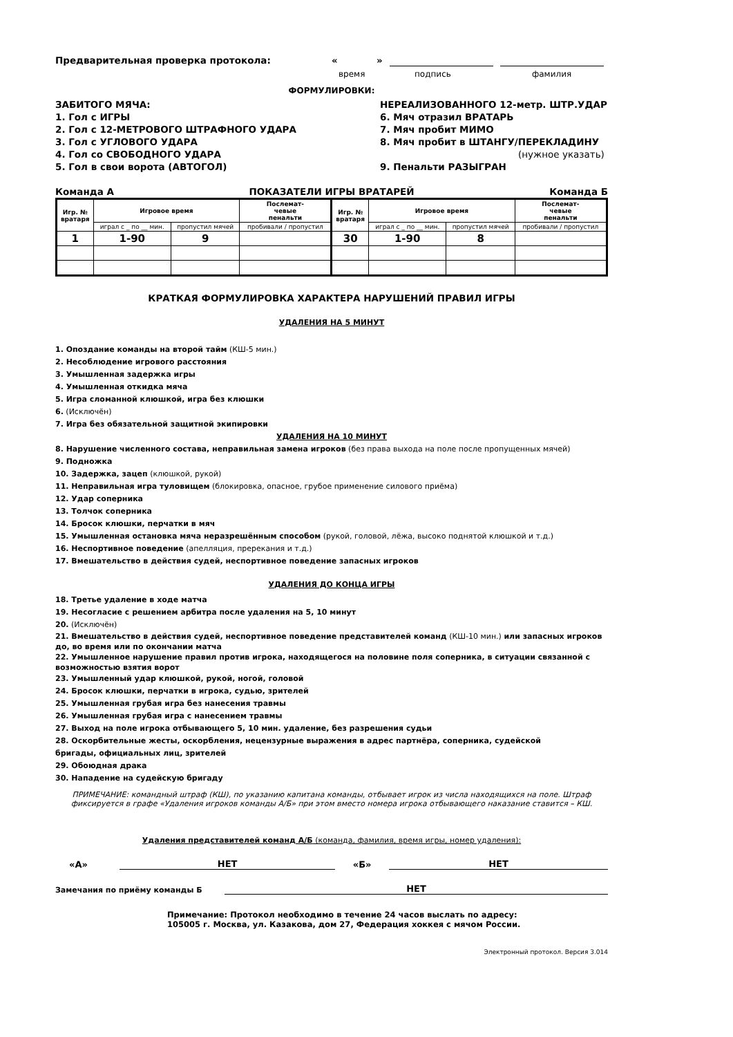Предварительная проверка протокола: « »
время подпись фамилия
ФОРМУЛИРОВКИ:
ЗАБИТОГО МЯЧА:
1. Гол с ИГРЫ
2. Гол с 12-МЕТРОВОГО ШТРАФНОГО УДАРА
3. Гол с УГЛОВОГО УДАРА
4. Гол со СВОБОДНОГО УДАРА
5. Гол в свои ворота (АВТОГОЛ)
НЕРЕАЛИЗОВАННОГО 12-метр. ШТР.УДАР
6. Мяч отразил ВРАТАРЬ
7. Мяч пробит МИМО
8. Мяч пробит в ШТАНГУ/ПЕРЕКЛАДИНУ
(нужное указать)
9. Пенальти РАЗЫГРАН
Команда А ПОКАЗАТЕЛИ ИГРЫ ВРАТАРЕЙ Команда Б
| Игр. № вратаря | Игровое время | | Послемат- чевые пенальти | Игр. № вратаря | Игровое время | | Послемат- чевые пенальти |
| --- | --- | --- | --- | --- | --- | --- | --- |
| | играл с _ по __ мин. | пропустил мячей | пробивали / пропустил | | играл с _ по __ мин. | пропустил мячей | пробивали / пропустил |
| 1 | 1-90 | 9 | | 30 | 1-90 | 8 | |
КРАТКАЯ ФОРМУЛИРОВКА ХАРАКТЕРА НАРУШЕНИЙ ПРАВИЛ ИГРЫ
УДАЛЕНИЯ НА 5 МИНУТ
1. Опоздание команды на второй тайм (КШ-5 мин.)
2. Несоблюдение игрового расстояния
3. Умышленная задержка игры
4. Умышленная откидка мяча
5. Игра сломанной клюшкой, игра без клюшки
6. (Исключён)
7. Игра без обязательной защитной экипировки
УДАЛЕНИЯ НА 10 МИНУТ
8. Нарушение численного состава, неправильная замена игроков (без права выхода на поле после пропущенных мячей)
9. Подножка
10. Задержка, зацеп (клюшкой, рукой)
11. Неправильная игра туловищем (блокировка, опасное, грубое применение силового приёма)
12. Удар соперника
13. Толчок соперника
14. Бросок клюшки, перчатки в мяч
15. Умышленная остановка мяча неразрешённым способом (рукой, головой, лёжа, высоко поднятой клюшкой и т.д.)
16. Неспортивное поведение (апелляция, пререкания и т.д.)
17. Вмешательство в действия судей, неспортивное поведение запасных игроков
УДАЛЕНИЯ ДО КОНЦА ИГРЫ
18. Третье удаление в ходе матча
19. Несогласие с решением арбитра после удаления на 5, 10 минут
20. (Исключён)
21. Вмешательство в действия судей, неспортивное поведение представителей команд (КШ-10 мин.) или запасных игроков до, во время или по окончании матча
22. Умышленное нарушение правил против игрока, находящегося на половине поля соперника, в ситуации связанной с возможностью взятия ворот
23. Умышленный удар клюшкой, рукой, ногой, головой
24. Бросок клюшки, перчатки в игрока, судью, зрителей
25. Умышленная грубая игра без нанесения травмы
26. Умышленная грубая игра с нанесением травмы
27. Выход на поле игрока отбывающего 5, 10 мин. удаление, без разрешения судьи
28. Оскорбительные жесты, оскорбления, нецензурные выражения в адрес партнёра, соперника, судейской
бригады, официальных лиц, зрителей
29. Обоюдная драка
30. Нападение на судейскую бригаду
ПРИМЕЧАНИЕ: командный штраф (КШ), по указанию капитана команды, отбывает игрок из числа находящихся на поле. Штраф фиксируется в графе «Удаления игроков команды А/Б» при этом вместо номера игрока отбывающего наказание ставится – КШ.
Удаления представителей команд А/Б (команда, фамилия, время игры, номер удаления):
«А» НЕТ «Б» НЕТ
Замечания по приёму команды Б НЕТ
Примечание: Протокол необходимо в течение 24 часов выслать по адресу:
105005 г. Москва, ул. Казакова, дом 27, Федерация хоккея с мячом России.
Электронный протокол. Версия 3.014